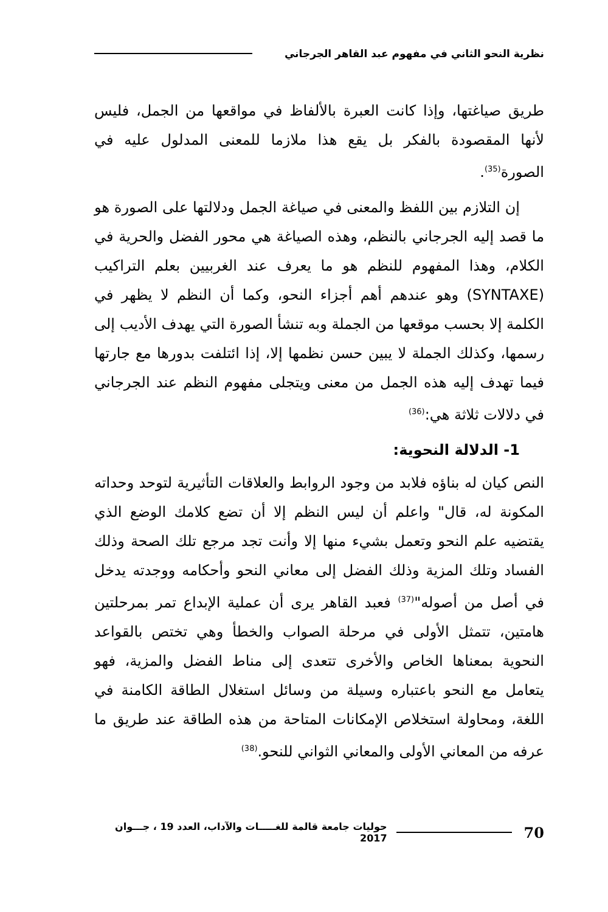نظرية النحو الثاني في مفهوم عبد القاهر الجرجاني
طريق صياغتها، وإذا كانت العبرة بالألفاظ في مواقعها من الجمل، فليس لأنها المقصودة بالفكر بل يقع هذا ملازما للمعنى المدلول عليه في الصورة<sup>(35)</sup>.
إن التلازم بين اللفظ والمعنى في صياغة الجمل ودلالتها على الصورة هو ما قصد إليه الجرجاني بالنظم، وهذه الصياغة هي محور الفضل والحرية في الكلام، وهذا المفهوم للنظم هو ما يعرف عند الغربيين بعلم التراكيب (SYNTAXE) وهو عندهم أهم أجزاء النحو، وكما أن النظم لا يظهر في الكلمة إلا بحسب موقعها من الجملة وبه تنشأ الصورة التي يهدف الأديب إلى رسمها، وكذلك الجملة لا يبين حسن نظمها إلا، إذا ائتلفت بدورها مع جارتها فيما تهدف إليه هذه الجمل من معنى ويتجلى مفهوم النظم عند الجرجاني في دلالات ثلاثة هي:<sup>(36)</sup>
1- الدلالة النحوية:
النص كيان له بناؤه فلابد من وجود الروابط والعلاقات التأثيرية لتوحد وحداته المكونة له، قال" واعلم أن ليس النظم إلا أن تضع كلامك الوضع الذي يقتضيه علم النحو وتعمل بشيء منها إلا وأنت تجد مرجع تلك الصحة وذلك الفساد وتلك المزية وذلك الفضل إلى معاني النحو وأحكامه ووجدته يدخل في أصل من أصوله"<sup>(37)</sup> فعبد القاهر يرى أن عملية الإبداع تمر بمرحلتين هامتين، تتمثل الأولى في مرحلة الصواب والخطأ وهي تختص بالقواعد النحوية بمعناها الخاص والأخرى تتعدى إلى مناط الفضل والمزية، فهو يتعامل مع النحو باعتباره وسيلة من وسائل استغلال الطاقة الكامنة في اللغة، ومحاولة استخلاص الإمكانات المتاحة من هذه الطاقة عند طريق ما عرفه من المعاني الأولى والمعاني الثواني للنحو.<sup>(38)</sup>
70 حوليات جامعة قالمة للغـــــات والآداب، العدد 19 ، جـــوان 2017